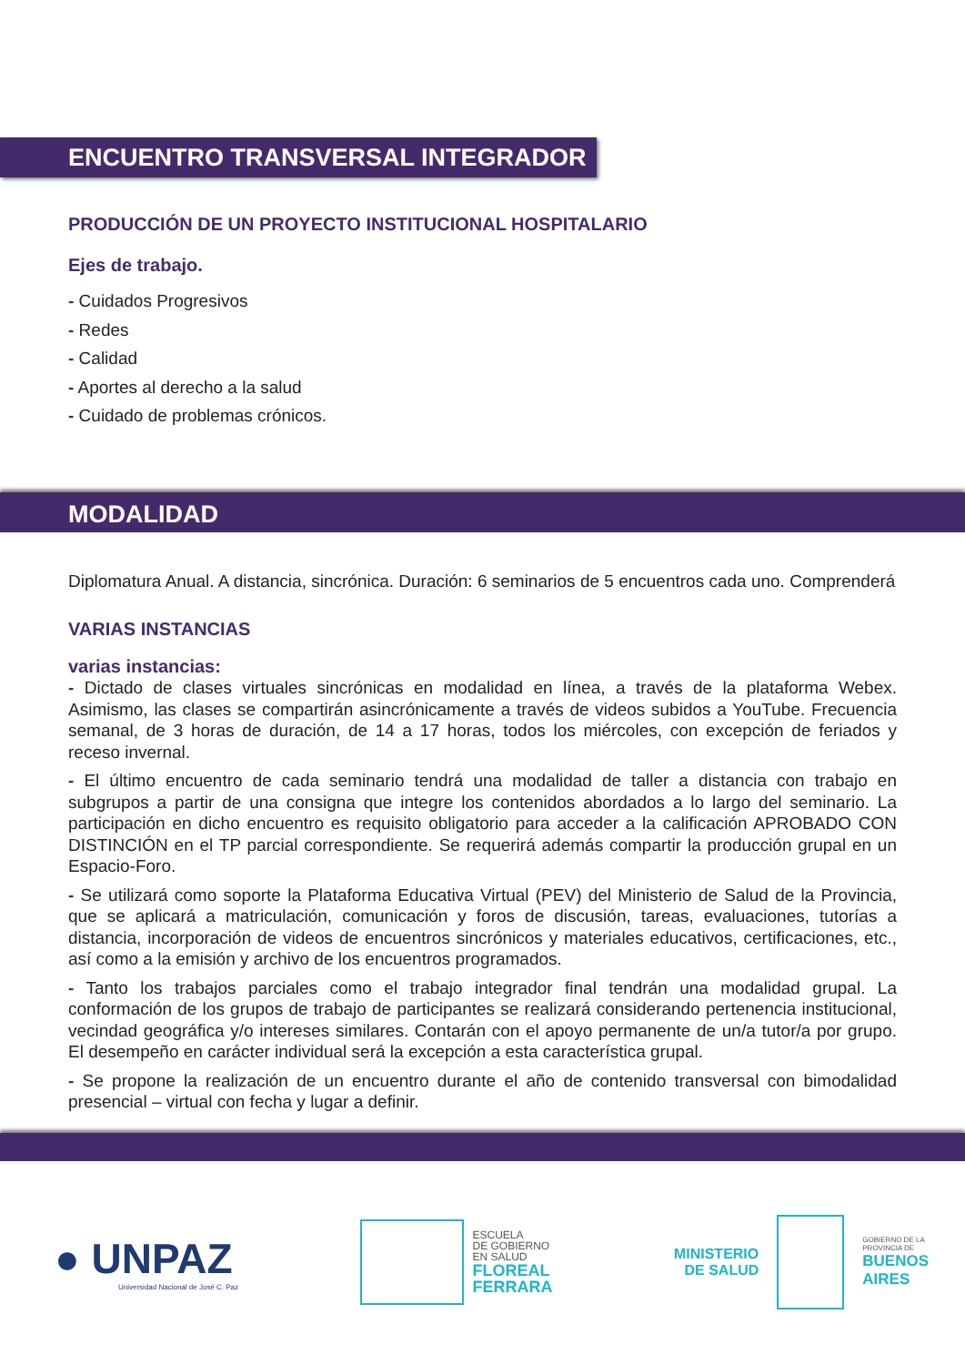ENCUENTRO TRANSVERSAL INTEGRADOR
PRODUCCIÓN DE UN PROYECTO INSTITUCIONAL HOSPITALARIO
Ejes de trabajo.
- Cuidados Progresivos
- Redes
- Calidad
- Aportes al derecho a la salud
- Cuidado de problemas crónicos.
MODALIDAD
Diplomatura Anual. A distancia, sincrónica. Duración: 6 seminarios de 5 encuentros cada uno. Comprenderá
VARIAS INSTANCIAS
varias instancias:
- Dictado de clases virtuales sincrónicas en modalidad en línea, a través de la plataforma Webex. Asimismo, las clases se compartirán asincrónicamente a través de videos subidos a YouTube. Frecuencia semanal, de 3 horas de duración, de 14 a 17 horas, todos los miércoles, con excepción de feriados y receso invernal.
- El último encuentro de cada seminario tendrá una modalidad de taller a distancia con trabajo en subgrupos a partir de una consigna que integre los contenidos abordados a lo largo del seminario. La participación en dicho encuentro es requisito obligatorio para acceder a la calificación APROBADO CON DISTINCIÓN en el TP parcial correspondiente. Se requerirá además compartir la producción grupal en un Espacio-Foro.
- Se utilizará como soporte la Plataforma Educativa Virtual (PEV) del Ministerio de Salud de la Provincia, que se aplicará a matriculación, comunicación y foros de discusión, tareas, evaluaciones, tutorías a distancia, incorporación de videos de encuentros sincrónicos y materiales educativos, certificaciones, etc., así como a la emisión y archivo de los encuentros programados.
- Tanto los trabajos parciales como el trabajo integrador final tendrán una modalidad grupal. La conformación de los grupos de trabajo de participantes se realizará considerando pertenencia institucional, vecindad geográfica y/o intereses similares. Contarán con el apoyo permanente de un/a tutor/a por grupo. El desempeño en carácter individual será la excepción a esta característica grupal.
- Se propone la realización de un encuentro durante el año de contenido transversal con bimodalidad presencial – virtual con fecha y lugar a definir.
● UNPAZ
Universidad Nacional de José C. Paz
ESCUELA
DE GOBIERNO
EN SALUD
FLOREAL
FERRARA
MINISTERIO
DE SALUD
GOBIERNO DE LA
PROVINCIA DE
BUENOS
AIRES